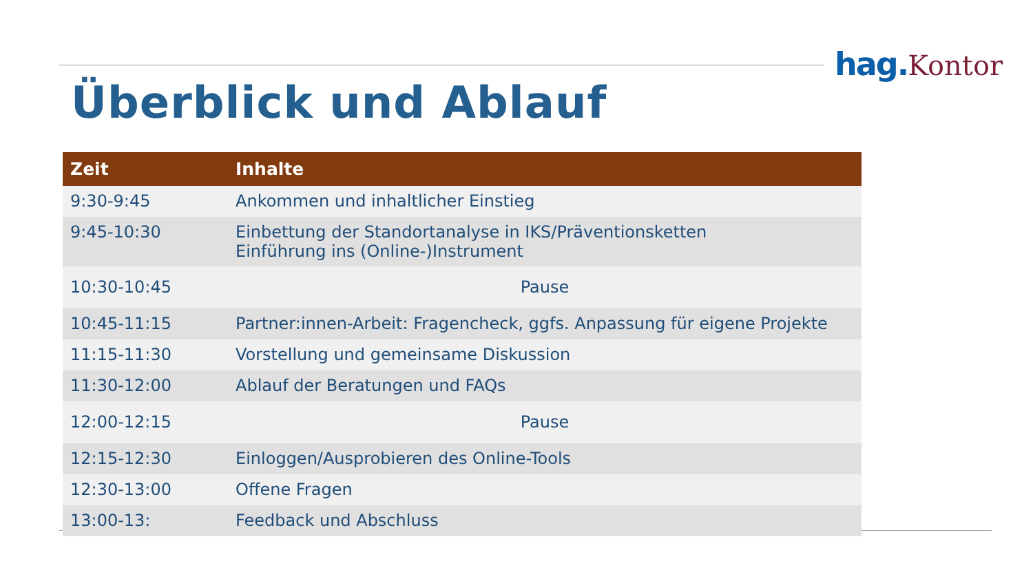hag. Kontor
Überblick und Ablauf
| Zeit | Inhalte |
| --- | --- |
| 9:30-9:45 | Ankommen und inhaltlicher Einstieg |
| 9:45-10:30 | Einbettung der Standortanalyse in IKS/Präventionsketten Einführung ins (Online-)Instrument |
| 10:30-10:45 | Pause |
| 10:45-11:15 | Partner:innen-Arbeit: Fragencheck, ggfs. Anpassung für eigene Projekte |
| 11:15-11:30 | Vorstellung und gemeinsame Diskussion |
| 11:30-12:00 | Ablauf der Beratungen und FAQs |
| 12:00-12:15 | Pause |
| 12:15-12:30 | Einloggen/Ausprobieren des Online-Tools |
| 12:30-13:00 | Offene Fragen |
| 13:00-13: | Feedback und Abschluss |